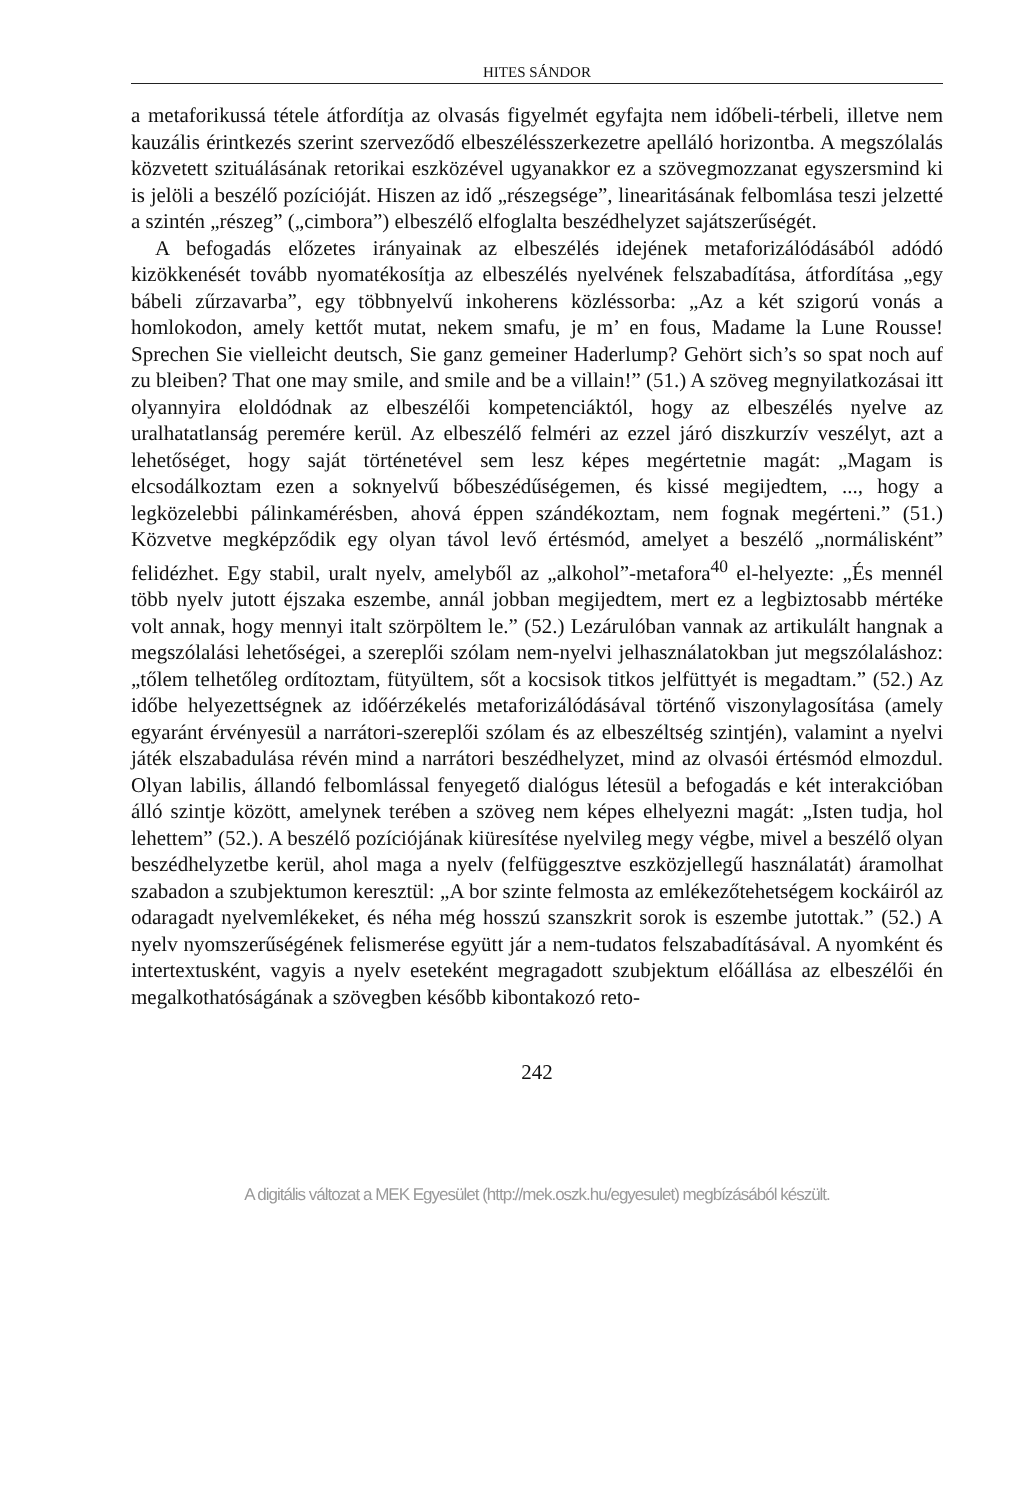HITES SÁNDOR
a metaforikussá tétele átfordítja az olvasás figyelmét egyfajta nem időbeli-térbeli, illetve nem kauzális érintkezés szerint szerveződő elbeszélésszerkezetre apelláló horizontba. A megszólalás közvetett szituálásának retorikai eszközével ugyanakkor ez a szövegmozzanat egyszersmind ki is jelöli a beszélő pozícióját. Hiszen az idő „részegsége”, linearitásának felbomlása teszi jelzetté a szintén „részeg” („cimbora”) elbeszélő elfoglalta beszédhelyzet sajátszerűségét.
A befogadás előzetes irányainak az elbeszélés idejének metaforizálódásából adódó kizökkenését tovább nyomatékosítja az elbeszélés nyelvének felszabadítása, átfordítása „egy bábeli zűrzavarba”, egy többnyelvű inkoherens közléssorba: „Az a két szigorú vonás a homlokodon, amely kettőt mutat, nekem smafu, je m’ en fous, Madame la Lune Rousse! Sprechen Sie vielleicht deutsch, Sie ganz gemeiner Haderlump? Gehört sich’s so spat noch auf zu bleiben? That one may smile, and smile and be a villain!” (51.) A szöveg megnyilatkozásai itt olyannyira eloldódnak az elbeszélői kompetenciáktól, hogy az elbeszélés nyelve az uralhatatlanság peremére kerül. Az elbeszélő felméri az ezzel járó diszkurzív veszélyt, azt a lehetőséget, hogy saját történetével sem lesz képes megértetnie magát: „Magam is elcsodálkoztam ezen a soknyelvű bőbeszédűségemen, és kissé megijedtem, ..., hogy a legközelebbi pálinkamérésben, ahová éppen szándékoztam, nem fognak megérteni.” (51.) Közvetve megképződik egy olyan távol levő értésmód, amelyet a beszélő „normálisként” felidézhet. Egy stabil, uralt nyelv, amelyből az „alkohol”-metafora<sup>40</sup> el-helyezte: „És mennél több nyelv jutott éjszaka eszembe, annál jobban megijedtem, mert ez a legbiztosabb mértéke volt annak, hogy mennyi italt szörpöltem le.” (52.) Lezárulóban vannak az artikulált hangnak a megszólalási lehetőségei, a szereplői szólam nem-nyelvi jelhasználatokban jut megszólaláshoz: „tőlem telhetőleg ordítoztam, fütyültem, sőt a kocsisok titkos jelfüttyét is megadtam.” (52.) Az időbe helyezettségnek az időérzékelés metaforizálódásával történő viszonylagosítása (amely egyaránt érvényesül a narrátori-szereplői szólam és az elbeszéltség szintjén), valamint a nyelvi játék elszabadulása révén mind a narrátori beszédhelyzet, mind az olvasói értésmód elmozdul. Olyan labilis, állandó felbomlással fenyegető dialógus létesül a befogadás e két interakcióban álló szintje között, amelynek terében a szöveg nem képes elhelyezni magát: „Isten tudja, hol lehettem” (52.). A beszélő pozíciójának kiüresítése nyelvileg megy végbe, mivel a beszélő olyan beszédhelyzetbe kerül, ahol maga a nyelv (felfüggesztve eszközjellegű használatát) áramolhat szabadon a szubjektumon keresztül: „A bor szinte felmosta az emlékezőtehetségem kockáiról az odaragadt nyelvemlékeket, és néha még hosszú szanszkrit sorok is eszembe jutottak.” (52.) A nyelv nyomszerűségének felismerése együtt jár a nem-tudatos felszabadításával. A nyomként és intertextusként, vagyis a nyelv eseteként megragadott szubjektum előállása az elbeszélői én megalkothatóságának a szövegben később kibontakozó reto-
242
A digitális változat a MEK Egyesület (http://mek.oszk.hu/egyesulet) megbízásából készült.